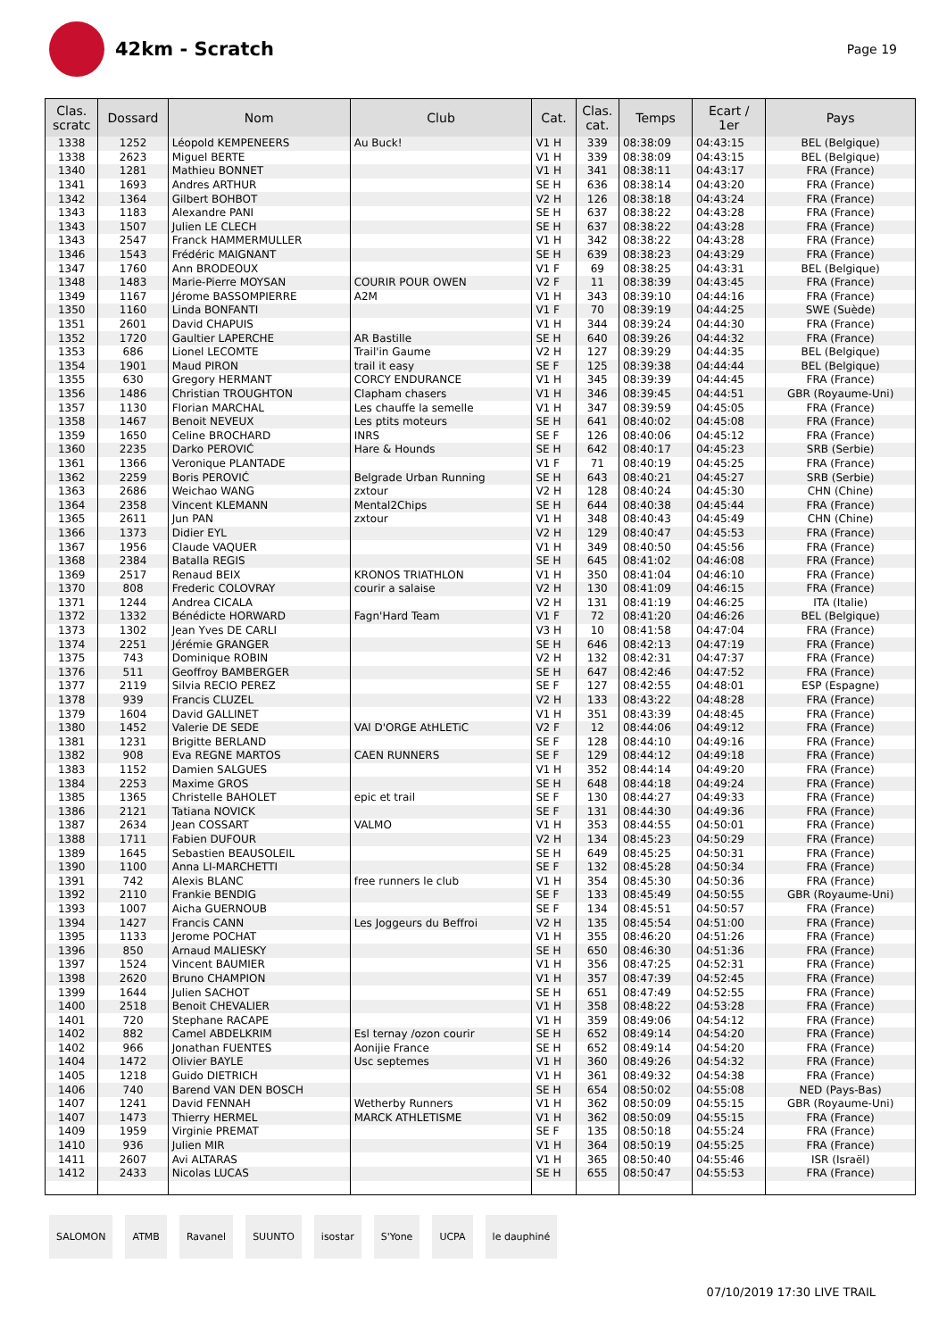42km - Scratch
Page 19
| Clas. scratc | Dossard | Nom | Club | Cat. | Clas. cat. | Temps | Ecart / 1er | Pays |
| --- | --- | --- | --- | --- | --- | --- | --- | --- |
| 1338 | 1252 | Léopold KEMPENEERS | Au Buck! | V1 H | 339 | 08:38:09 | 04:43:15 | BEL (Belgique) |
| 1338 | 2623 | Miguel BERTE | | V1 H | 339 | 08:38:09 | 04:43:15 | BEL (Belgique) |
| 1340 | 1281 | Mathieu BONNET | | V1 H | 341 | 08:38:11 | 04:43:17 | FRA (France) |
| 1341 | 1693 | Andres ARTHUR | | SE H | 636 | 08:38:14 | 04:43:20 | FRA (France) |
| 1342 | 1364 | Gilbert BOHBOT | | V2 H | 126 | 08:38:18 | 04:43:24 | FRA (France) |
| 1343 | 1183 | Alexandre PANI | | SE H | 637 | 08:38:22 | 04:43:28 | FRA (France) |
| 1343 | 1507 | Julien LE CLECH | | SE H | 637 | 08:38:22 | 04:43:28 | FRA (France) |
| 1343 | 2547 | Franck HAMMERMULLER | | V1 H | 342 | 08:38:22 | 04:43:28 | FRA (France) |
| 1346 | 1543 | Frédéric MAIGNANT | | SE H | 639 | 08:38:23 | 04:43:29 | FRA (France) |
| 1347 | 1760 | Ann BRODEOUX | | V1 F | 69 | 08:38:25 | 04:43:31 | BEL (Belgique) |
| 1348 | 1483 | Marie-Pierre MOYSAN | COURIR POUR OWEN | V2 F | 11 | 08:38:39 | 04:43:45 | FRA (France) |
| 1349 | 1167 | Jérome BASSOMPIERRE | A2M | V1 H | 343 | 08:39:10 | 04:44:16 | FRA (France) |
| 1350 | 1160 | Linda BONFANTI | | V1 F | 70 | 08:39:19 | 04:44:25 | SWE (Suède) |
| 1351 | 2601 | David CHAPUIS | | V1 H | 344 | 08:39:24 | 04:44:30 | FRA (France) |
| 1352 | 1720 | Gaultier LAPERCHE | AR Bastille | SE H | 640 | 08:39:26 | 04:44:32 | FRA (France) |
| 1353 | 686 | Lionel LECOMTE | Trail'in Gaume | V2 H | 127 | 08:39:29 | 04:44:35 | BEL (Belgique) |
| 1354 | 1901 | Maud PIRON | trail it easy | SE F | 125 | 08:39:38 | 04:44:44 | BEL (Belgique) |
| 1355 | 630 | Gregory HERMANT | CORCY ENDURANCE | V1 H | 345 | 08:39:39 | 04:44:45 | FRA (France) |
| 1356 | 1486 | Christian TROUGHTON | Clapham chasers | V1 H | 346 | 08:39:45 | 04:44:51 | GBR (Royaume-Uni) |
| 1357 | 1130 | Florian MARCHAL | Les chauffe la semelle | V1 H | 347 | 08:39:59 | 04:45:05 | FRA (France) |
| 1358 | 1467 | Benoit NEVEUX | Les ptits moteurs | SE H | 641 | 08:40:02 | 04:45:08 | FRA (France) |
| 1359 | 1650 | Celine BROCHARD | INRS | SE F | 126 | 08:40:06 | 04:45:12 | FRA (France) |
| 1360 | 2235 | Darko PEROVIĆ | Hare & Hounds | SE H | 642 | 08:40:17 | 04:45:23 | SRB (Serbie) |
| 1361 | 1366 | Veronique PLANTADE | | V1 F | 71 | 08:40:19 | 04:45:25 | FRA (France) |
| 1362 | 2259 | Boris PEROVIĆ | Belgrade Urban Running | SE H | 643 | 08:40:21 | 04:45:27 | SRB (Serbie) |
| 1363 | 2686 | Weichao WANG | zxtour | V2 H | 128 | 08:40:24 | 04:45:30 | CHN (Chine) |
| 1364 | 2358 | Vincent KLEMANN | Mental2Chips | SE H | 644 | 08:40:38 | 04:45:44 | FRA (France) |
| 1365 | 2611 | Jun PAN | zxtour | V1 H | 348 | 08:40:43 | 04:45:49 | CHN (Chine) |
| 1366 | 1373 | Didier EYL | | V2 H | 129 | 08:40:47 | 04:45:53 | FRA (France) |
| 1367 | 1956 | Claude VAQUER | | V1 H | 349 | 08:40:50 | 04:45:56 | FRA (France) |
| 1368 | 2384 | Batalla REGIS | | SE H | 645 | 08:41:02 | 04:46:08 | FRA (France) |
| 1369 | 2517 | Renaud BEIX | KRONOS TRIATHLON | V1 H | 350 | 08:41:04 | 04:46:10 | FRA (France) |
| 1370 | 808 | Frederic COLOVRAY | courir a salaise | V2 H | 130 | 08:41:09 | 04:46:15 | FRA (France) |
| 1371 | 1244 | Andrea CICALA | | V2 H | 131 | 08:41:19 | 04:46:25 | ITA (Italie) |
| 1372 | 1332 | Bénédicte HORWARD | Fagn'Hard Team | V1 F | 72 | 08:41:20 | 04:46:26 | BEL (Belgique) |
| 1373 | 1302 | Jean Yves DE CARLI | | V3 H | 10 | 08:41:58 | 04:47:04 | FRA (France) |
| 1374 | 2251 | Jérémie GRANGER | | SE H | 646 | 08:42:13 | 04:47:19 | FRA (France) |
| 1375 | 743 | Dominique ROBIN | | V2 H | 132 | 08:42:31 | 04:47:37 | FRA (France) |
| 1376 | 511 | Geoffroy BAMBERGER | | SE H | 647 | 08:42:46 | 04:47:52 | FRA (France) |
| 1377 | 2119 | Silvia RECIO PEREZ | | SE F | 127 | 08:42:55 | 04:48:01 | ESP (Espagne) |
| 1378 | 939 | Francis CLUZEL | | V2 H | 133 | 08:43:22 | 04:48:28 | FRA (France) |
| 1379 | 1604 | David GALLINET | | V1 H | 351 | 08:43:39 | 04:48:45 | FRA (France) |
| 1380 | 1452 | Valerie DE SEDE | VAl D'ORGE AtHLETiC | V2 F | 12 | 08:44:06 | 04:49:12 | FRA (France) |
| 1381 | 1231 | Brigitte BERLAND | | SE F | 128 | 08:44:10 | 04:49:16 | FRA (France) |
| 1382 | 908 | Eva REGNE MARTOS | CAEN RUNNERS | SE F | 129 | 08:44:12 | 04:49:18 | FRA (France) |
| 1383 | 1152 | Damien SALGUES | | V1 H | 352 | 08:44:14 | 04:49:20 | FRA (France) |
| 1384 | 2253 | Maxime GROS | | SE H | 648 | 08:44:18 | 04:49:24 | FRA (France) |
| 1385 | 1365 | Christelle BAHOLET | epic et trail | SE F | 130 | 08:44:27 | 04:49:33 | FRA (France) |
| 1386 | 2121 | Tatiana NOVICK | | SE F | 131 | 08:44:30 | 04:49:36 | FRA (France) |
| 1387 | 2634 | Jean COSSART | VALMO | V1 H | 353 | 08:44:55 | 04:50:01 | FRA (France) |
| 1388 | 1711 | Fabien DUFOUR | | V2 H | 134 | 08:45:23 | 04:50:29 | FRA (France) |
| 1389 | 1645 | Sebastien BEAUSOLEIL | | SE H | 649 | 08:45:25 | 04:50:31 | FRA (France) |
| 1390 | 1100 | Anna LI-MARCHETTI | | SE F | 132 | 08:45:28 | 04:50:34 | FRA (France) |
| 1391 | 742 | Alexis BLANC | free runners le club | V1 H | 354 | 08:45:30 | 04:50:36 | FRA (France) |
| 1392 | 2110 | Frankie BENDIG | | SE F | 133 | 08:45:49 | 04:50:55 | GBR (Royaume-Uni) |
| 1393 | 1007 | Aicha GUERNOUB | | SE F | 134 | 08:45:51 | 04:50:57 | FRA (France) |
| 1394 | 1427 | Francis CANN | Les Joggeurs du Beffroi | V2 H | 135 | 08:45:54 | 04:51:00 | FRA (France) |
| 1395 | 1133 | Jerome POCHAT | | V1 H | 355 | 08:46:20 | 04:51:26 | FRA (France) |
| 1396 | 850 | Arnaud MALIESKY | | SE H | 650 | 08:46:30 | 04:51:36 | FRA (France) |
| 1397 | 1524 | Vincent BAUMIER | | V1 H | 356 | 08:47:25 | 04:52:31 | FRA (France) |
| 1398 | 2620 | Bruno CHAMPION | | V1 H | 357 | 08:47:39 | 04:52:45 | FRA (France) |
| 1399 | 1644 | Julien SACHOT | | SE H | 651 | 08:47:49 | 04:52:55 | FRA (France) |
| 1400 | 2518 | Benoit CHEVALIER | | V1 H | 358 | 08:48:22 | 04:53:28 | FRA (France) |
| 1401 | 720 | Stephane RACAPE | | V1 H | 359 | 08:49:06 | 04:54:12 | FRA (France) |
| 1402 | 882 | Camel ABDELKRIM | Esl ternay /ozon courir | SE H | 652 | 08:49:14 | 04:54:20 | FRA (France) |
| 1402 | 966 | Jonathan FUENTES | Aonijie France | SE H | 652 | 08:49:14 | 04:54:20 | FRA (France) |
| 1404 | 1472 | Olivier BAYLE | Usc septemes | V1 H | 360 | 08:49:26 | 04:54:32 | FRA (France) |
| 1405 | 1218 | Guido DIETRICH | | V1 H | 361 | 08:49:32 | 04:54:38 | FRA (France) |
| 1406 | 740 | Barend VAN DEN BOSCH | | SE H | 654 | 08:50:02 | 04:55:08 | NED (Pays-Bas) |
| 1407 | 1241 | David FENNAH | Wetherby Runners | V1 H | 362 | 08:50:09 | 04:55:15 | GBR (Royaume-Uni) |
| 1407 | 1473 | Thierry HERMEL | MARCK ATHLETISME | V1 H | 362 | 08:50:09 | 04:55:15 | FRA (France) |
| 1409 | 1959 | Virginie PREMAT | | SE F | 135 | 08:50:18 | 04:55:24 | FRA (France) |
| 1410 | 936 | Julien MIR | | V1 H | 364 | 08:50:19 | 04:55:25 | FRA (France) |
| 1411 | 2607 | Avi ALTARAS | | V1 H | 365 | 08:50:40 | 04:55:46 | ISR (Israël) |
| 1412 | 2433 | Nicolas LUCAS | | SE H | 655 | 08:50:47 | 04:55:53 | FRA (France) |
SALOMON ATMB Ravanel SUUNTO isostar S'Yone UCPA le dauphiné
07/10/2019 17:30 LIVE TRAIL